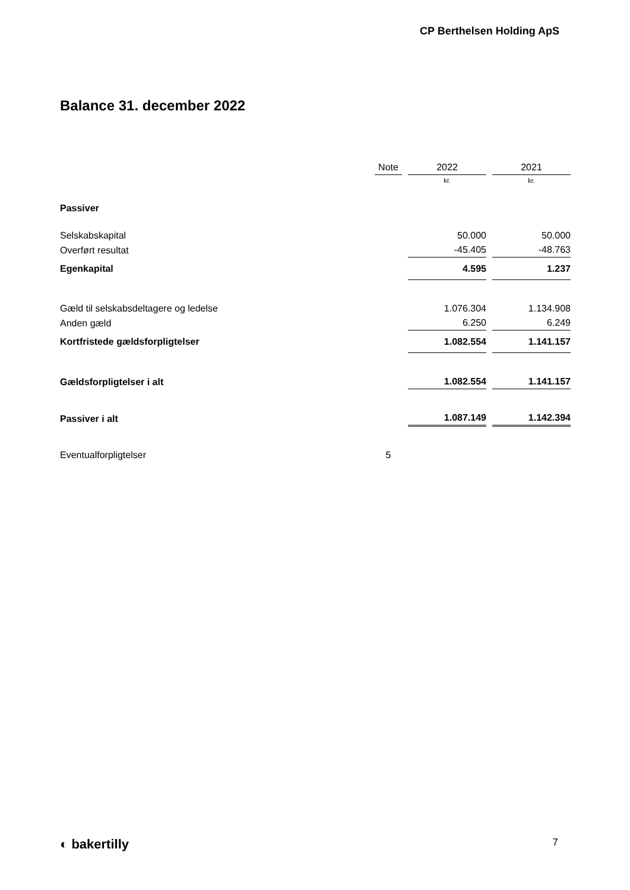CP Berthelsen Holding ApS
Balance 31. december 2022
| | Note | 2022 | 2021 |
| --- | --- | --- | --- |
| | | kr. | kr. |
| Passiver | | | |
| Selskabskapital | | 50.000 | 50.000 |
| Overført resultat | | -45.405 | -48.763 |
| Egenkapital | | 4.595 | 1.237 |
| Gæld til selskabsdeltagere og ledelse | | 1.076.304 | 1.134.908 |
| Anden gæld | | 6.250 | 6.249 |
| Kortfristede gældsforpligtelser | | 1.082.554 | 1.141.157 |
| Gældsforpligtelser i alt | | 1.082.554 | 1.141.157 |
| Passiver i alt | | 1.087.149 | 1.142.394 |
| Eventualforpligtelser | 5 | | |
◐ bakertilly 7